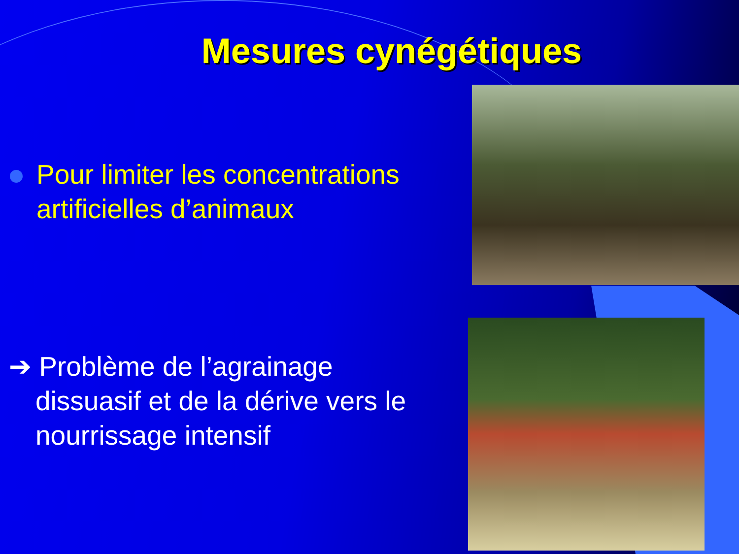Mesures cynégétiques
Pour limiter les concentrations artificielles d’animaux
➔ Problème de l’agrainage dissuasif et de la dérive vers le nourrissage intensif